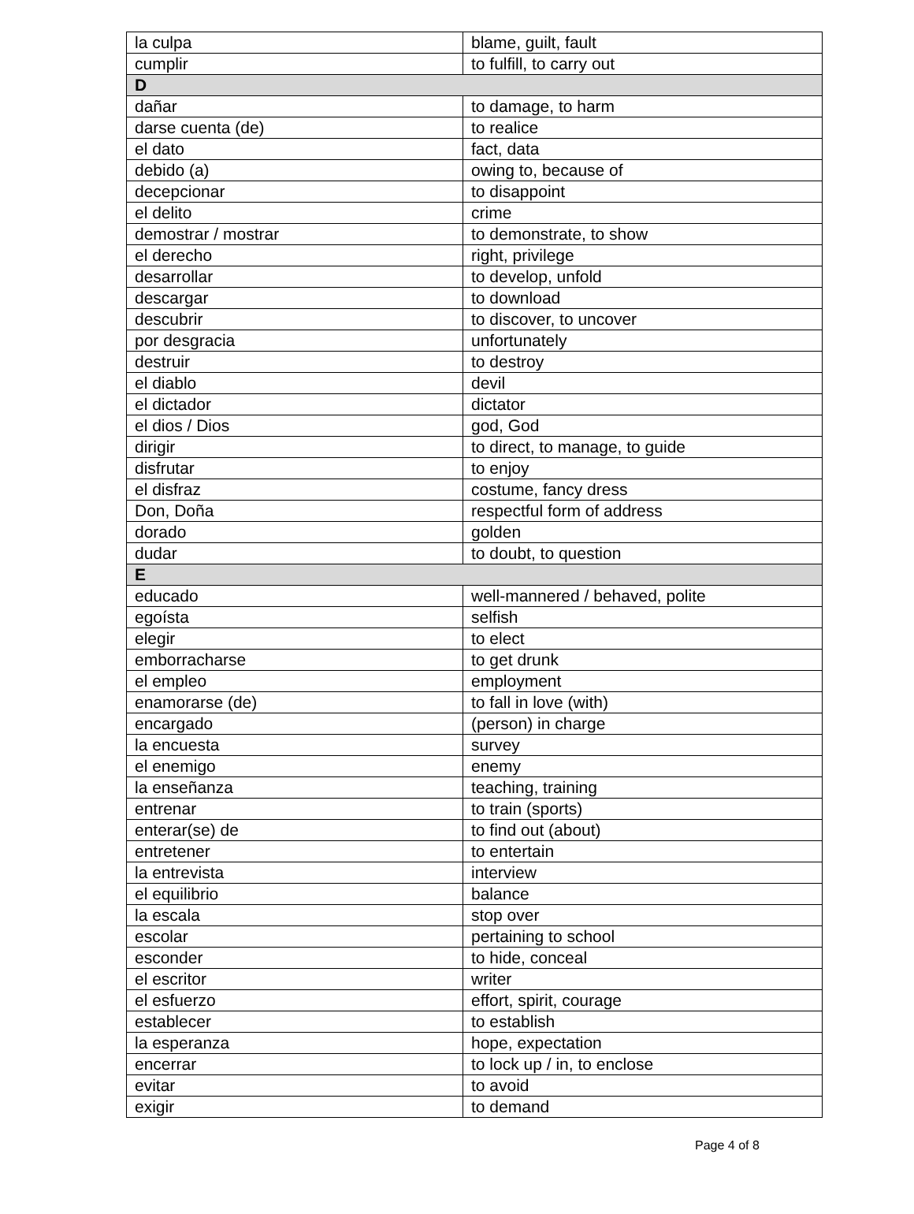| la culpa | blame, guilt, fault |
| cumplir | to fulfill, to carry out |
| D | |
| dañar | to damage, to harm |
| darse cuenta (de) | to realice |
| el dato | fact, data |
| debido (a) | owing to, because of |
| decepcionar | to disappoint |
| el delito | crime |
| demostrar / mostrar | to demonstrate, to show |
| el derecho | right, privilege |
| desarrollar | to develop, unfold |
| descargar | to download |
| descubrir | to discover, to uncover |
| por desgracia | unfortunately |
| destruir | to destroy |
| el diablo | devil |
| el dictador | dictator |
| el dios / Dios | god, God |
| dirigir | to direct, to manage, to guide |
| disfrutar | to enjoy |
| el disfraz | costume, fancy dress |
| Don, Doña | respectful form of address |
| dorado | golden |
| dudar | to doubt, to question |
| E | |
| educado | well-mannered / behaved, polite |
| egoísta | selfish |
| elegir | to elect |
| emborracharse | to get drunk |
| el empleo | employment |
| enamorarse (de) | to fall in love (with) |
| encargado | (person) in charge |
| la encuesta | survey |
| el enemigo | enemy |
| la enseñanza | teaching, training |
| entrenar | to train (sports) |
| enterar(se) de | to find out (about) |
| entretener | to entertain |
| la entrevista | interview |
| el equilibrio | balance |
| la escala | stop over |
| escolar | pertaining to school |
| esconder | to hide, conceal |
| el escritor | writer |
| el esfuerzo | effort, spirit, courage |
| establecer | to establish |
| la esperanza | hope, expectation |
| encerrar | to lock up / in, to enclose |
| evitar | to avoid |
| exigir | to demand |
Page 4 of 8